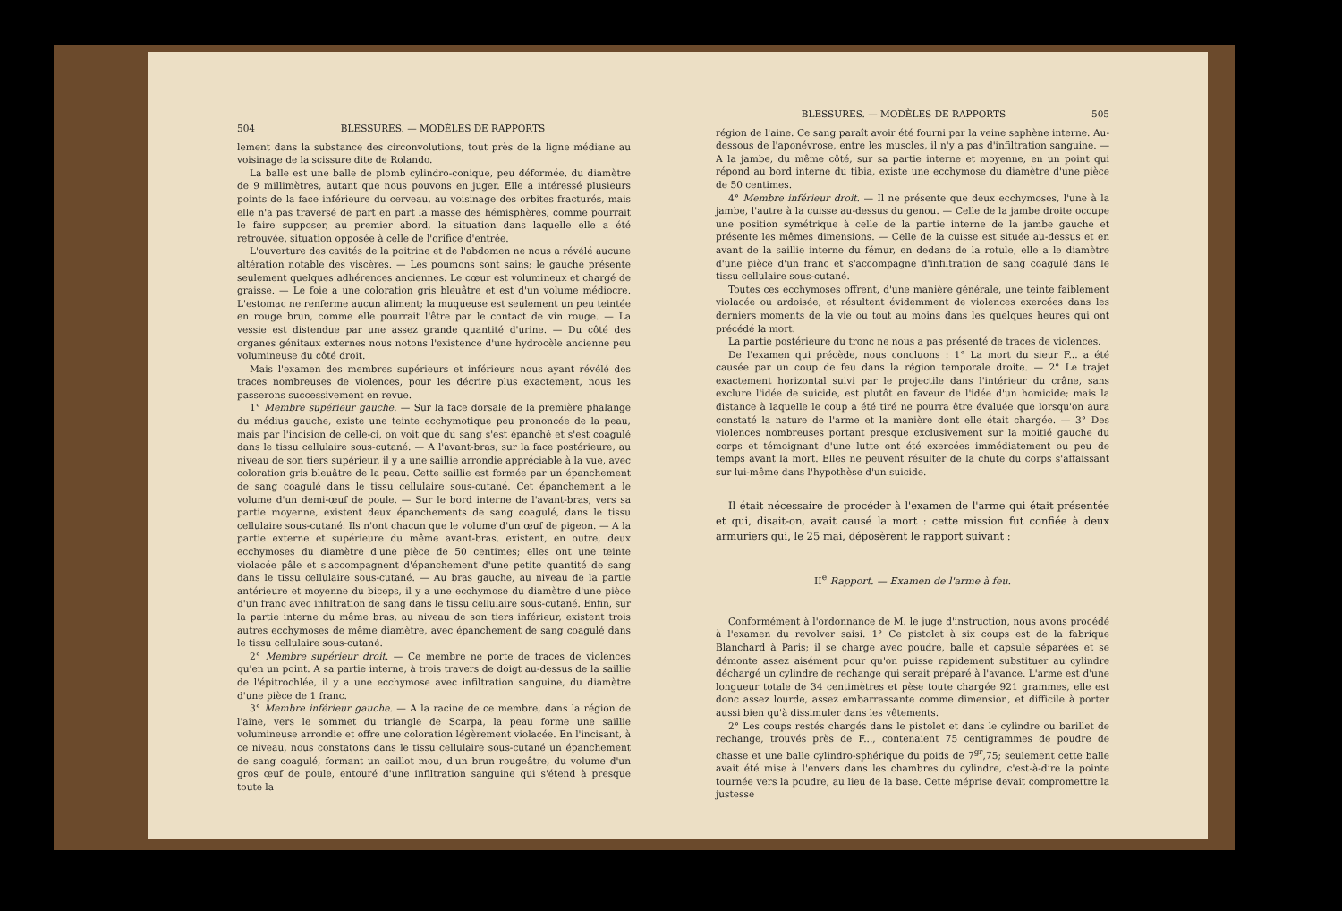504 BLESSURES. — MODÈLES DE RAPPORTS
lement dans la substance des circonvolutions, tout près de la ligne médiane au voisinage de la scissure dite de Rolando.
La balle est une balle de plomb cylindro-conique, peu déformée, du diamètre de 9 millimètres, autant que nous pouvons en juger. Elle a intéressé plusieurs points de la face inférieure du cerveau, au voisinage des orbites fracturés, mais elle n'a pas traversé de part en part la masse des hémisphères, comme pourrait le faire supposer, au premier abord, la situation dans laquelle elle a été retrouvée, situation opposée à celle de l'orifice d'entrée.
L'ouverture des cavités de la poitrine et de l'abdomen ne nous a révélé aucune altération notable des viscères. — Les poumons sont sains; le gauche présente seulement quelques adhérences anciennes. Le cœur est volumineux et chargé de graisse. — Le foie a une coloration gris bleuâtre et est d'un volume médiocre. L'estomac ne renferme aucun aliment; la muqueuse est seulement un peu teintée en rouge brun, comme elle pourrait l'être par le contact de vin rouge. — La vessie est distendue par une assez grande quantité d'urine. — Du côté des organes génitaux externes nous notons l'existence d'une hydrocèle ancienne peu volumineuse du côté droit.
Mais l'examen des membres supérieurs et inférieurs nous ayant révélé des traces nombreuses de violences, pour les décrire plus exactement, nous les passerons successivement en revue.
1° Membre supérieur gauche. — Sur la face dorsale de la première phalange du médius gauche, existe une teinte ecchymotique peu prononcée de la peau, mais par l'incision de celle-ci, on voit que du sang s'est épanché et s'est coagulé dans le tissu cellulaire sous-cutané. — A l'avant-bras, sur la face postérieure, au niveau de son tiers supérieur, il y a une saillie arrondie appréciable à la vue, avec coloration gris bleuâtre de la peau. Cette saillie est formée par un épanchement de sang coagulé dans le tissu cellulaire sous-cutané. Cet épanchement a le volume d'un demi-œuf de poule. — Sur le bord interne de l'avant-bras, vers sa partie moyenne, existent deux épanchements de sang coagulé, dans le tissu cellulaire sous-cutané. Ils n'ont chacun que le volume d'un œuf de pigeon. — A la partie externe et supérieure du même avant-bras, existent, en outre, deux ecchymoses du diamètre d'une pièce de 50 centimes; elles ont une teinte violacée pâle et s'accompagnent d'épanchement d'une petite quantité de sang dans le tissu cellulaire sous-cutané. — Au bras gauche, au niveau de la partie antérieure et moyenne du biceps, il y a une ecchymose du diamètre d'une pièce d'un franc avec infiltration de sang dans le tissu cellulaire sous-cutané. Enfin, sur la partie interne du même bras, au niveau de son tiers inférieur, existent trois autres ecchymoses de même diamètre, avec épanchement de sang coagulé dans le tissu cellulaire sous-cutané.
2° Membre supérieur droit. — Ce membre ne porte de traces de violences qu'en un point. A sa partie interne, à trois travers de doigt au-dessus de la saillie de l'épitrochlée, il y a une ecchymose avec infiltration sanguine, du diamètre d'une pièce de 1 franc.
3° Membre inférieur gauche. — A la racine de ce membre, dans la région de l'aine, vers le sommet du triangle de Scarpa, la peau forme une saillie volumineuse arrondie et offre une coloration légèrement violacée. En l'incisant, à ce niveau, nous constatons dans le tissu cellulaire sous-cutané un épanchement de sang coagulé, formant un caillot mou, d'un brun rougeâtre, du volume d'un gros œuf de poule, entouré d'une infiltration sanguine qui s'étend à presque toute la
BLESSURES. — MODÈLES DE RAPPORTS 505
région de l'aine. Ce sang paraît avoir été fourni par la veine saphène interne. Au-dessous de l'aponévrose, entre les muscles, il n'y a pas d'infiltration sanguine. — A la jambe, du même côté, sur sa partie interne et moyenne, en un point qui répond au bord interne du tibia, existe une ecchymose du diamètre d'une pièce de 50 centimes.
4° Membre inférieur droit. — Il ne présente que deux ecchymoses, l'une à la jambe, l'autre à la cuisse au-dessus du genou. — Celle de la jambe droite occupe une position symétrique à celle de la partie interne de la jambe gauche et présente les mêmes dimensions. — Celle de la cuisse est située au-dessus et en avant de la saillie interne du fémur, en dedans de la rotule, elle a le diamètre d'une pièce d'un franc et s'accompagne d'infiltration de sang coagulé dans le tissu cellulaire sous-cutané.
Toutes ces ecchymoses offrent, d'une manière générale, une teinte faiblement violacée ou ardoisée, et résultent évidemment de violences exercées dans les derniers moments de la vie ou tout au moins dans les quelques heures qui ont précédé la mort.
La partie postérieure du tronc ne nous a pas présenté de traces de violences.
De l'examen qui précède, nous concluons : 1° La mort du sieur F... a été causée par un coup de feu dans la région temporale droite. — 2° Le trajet exactement horizontal suivi par le projectile dans l'intérieur du crâne, sans exclure l'idée de suicide, est plutôt en faveur de l'idée d'un homicide; mais la distance à laquelle le coup a été tiré ne pourra être évaluée que lorsqu'on aura constaté la nature de l'arme et la manière dont elle était chargée. — 3° Des violences nombreuses portant presque exclusivement sur la moitié gauche du corps et témoignant d'une lutte ont été exercées immédiatement ou peu de temps avant la mort. Elles ne peuvent résulter de la chute du corps s'affaissant sur lui-même dans l'hypothèse d'un suicide.
Il était nécessaire de procéder à l'examen de l'arme qui était présentée et qui, disait-on, avait causé la mort : cette mission fut confiée à deux armuriers qui, le 25 mai, déposèrent le rapport suivant :
II<sup>e</sup> Rapport. — Examen de l'arme à feu.
Conformément à l'ordonnance de M. le juge d'instruction, nous avons procédé à l'examen du revolver saisi. 1° Ce pistolet à six coups est de la fabrique Blanchard à Paris; il se charge avec poudre, balle et capsule séparées et se démonte assez aisément pour qu'on puisse rapidement substituer au cylindre déchargé un cylindre de rechange qui serait préparé à l'avance. L'arme est d'une longueur totale de 34 centimètres et pèse toute chargée 921 grammes, elle est donc assez lourde, assez embarrassante comme dimension, et difficile à porter aussi bien qu'à dissimuler dans les vêtements.
2° Les coups restés chargés dans le pistolet et dans le cylindre ou barillet de rechange, trouvés près de F..., contenaient 75 centigrammes de poudre de chasse et une balle cylindro-sphérique du poids de 7<sup>gr</sup>,75; seulement cette balle avait été mise à l'envers dans les chambres du cylindre, c'est-à-dire la pointe tournée vers la poudre, au lieu de la base. Cette méprise devait compromettre la justesse